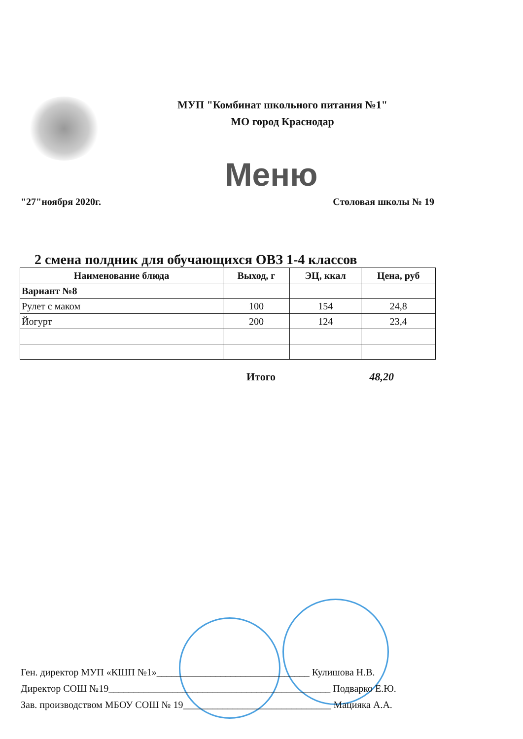МУП "Комбинат школьного питания №1"
МО город Краснодар
Меню
"27"ноября 2020г. Столовая школы № 19
2 смена полдник для обучающихся ОВЗ 1-4 классов
| Наименование блюда | Выход, г | ЭЦ, ккал | Цена, руб |
| --- | --- | --- | --- |
| Вариант №8 | | | |
| Рулет с маком | 100 | 154 | 24,8 |
| Йогурт | 200 | 124 | 23,4 |
Итого 48,20
Ген. директор МУП «КШП №1»_______________________________ Кулишова Н.В.
Директор СОШ №19_____________________________________________ Подварко Е.Ю.
Зав. производством МБОУ СОШ № 19______________________________ Мацияка А.А.